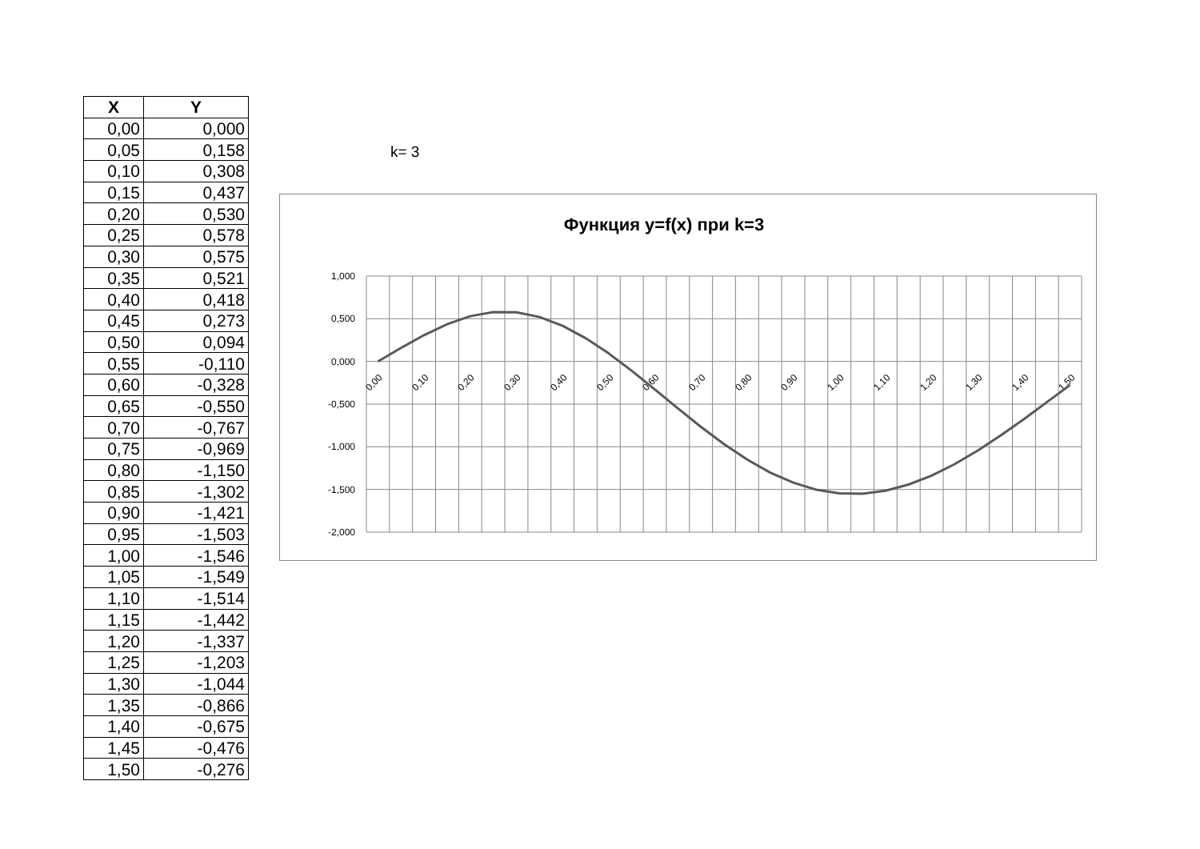| X | Y |
| --- | --- |
| 0,00 | 0,000 |
| 0,05 | 0,158 |
| 0,10 | 0,308 |
| 0,15 | 0,437 |
| 0,20 | 0,530 |
| 0,25 | 0,578 |
| 0,30 | 0,575 |
| 0,35 | 0,521 |
| 0,40 | 0,418 |
| 0,45 | 0,273 |
| 0,50 | 0,094 |
| 0,55 | -0,110 |
| 0,60 | -0,328 |
| 0,65 | -0,550 |
| 0,70 | -0,767 |
| 0,75 | -0,969 |
| 0,80 | -1,150 |
| 0,85 | -1,302 |
| 0,90 | -1,421 |
| 0,95 | -1,503 |
| 1,00 | -1,546 |
| 1,05 | -1,549 |
| 1,10 | -1,514 |
| 1,15 | -1,442 |
| 1,20 | -1,337 |
| 1,25 | -1,203 |
| 1,30 | -1,044 |
| 1,35 | -0,866 |
| 1,40 | -0,675 |
| 1,45 | -0,476 |
| 1,50 | -0,276 |
k= 3
Функция y=f(x) при k=3
1,000
0,500
0,000
-0,500
-1,000
-1,500
-2,000
0,00
0,10
0,20
0,30
0,40
0,50
0,60
0,70
0,80
0,90
1,00
1,10
1,20
1,30
1,40
1,50